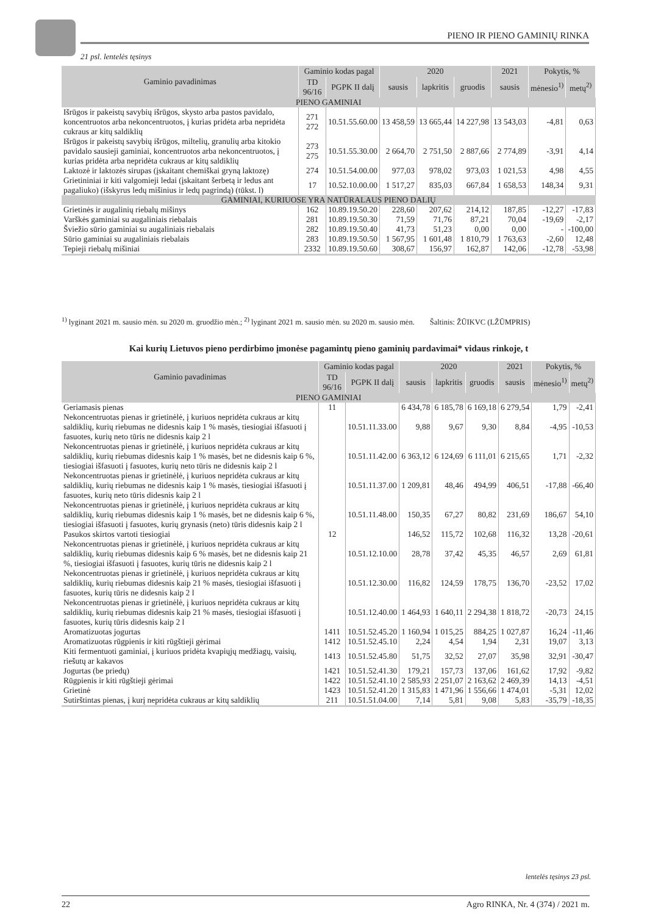PIENO IR PIENO GAMINIŲ RINKA
21 psl. lentelės tęsinys
| Gaminio pavadinimas | Gaminio kodas pagal | | 2020 | | | 2021 | Pokytis, % | |
| --- | --- | --- | --- | --- | --- | --- | --- | --- |
| | TD 96/16 | PGPK II dalį | sausis | lapkritis | gruodis | sausis | mėnesio<sup>1)</sup> | metų<sup>2)</sup> |
| PIENO GAMINIAI | | | | | | | | |
| Išrūgos ir pakeistų savybių išrūgos, skysto arba pastos pavidalo, koncentruotos arba nekoncentruotos, į kurias pridėta arba nepridėta cukraus ar kitų saldiklių | 271 272 | 10.51.55.60.00 | 13 458,59 | 13 665,44 | 14 227,98 | 13 543,03 | -4,81 | 0,63 |
| Išrūgos ir pakeistų savybių išrūgos, miltelių, granulių arba kitokio pavidalo sausieji gaminiai, koncentruotos arba nekoncentruotos, į kurias pridėta arba nepridėta cukraus ar kitų saldiklių | 273 275 | 10.51.55.30.00 | 2 664,70 | 2 751,50 | 2 887,66 | 2 774,89 | -3,91 | 4,14 |
| Laktozė ir laktozės sirupas (įskaitant chemiškai gryną laktozę) | 274 | 10.51.54.00.00 | 977,03 | 978,02 | 973,03 | 1 021,53 | 4,98 | 4,55 |
| Grietininiai ir kiti valgomieji ledai (įskaitant šerbetą ir ledus ant pagaliuko) (išskyrus ledų mišinius ir ledų pagrindą) (tūkst. l) | 17 | 10.52.10.00.00 | 1 517,27 | 835,03 | 667,84 | 1 658,53 | 148,34 | 9,31 |
| GAMINIAI, KURIUOSE YRA NATŪRALAUS PIENO DALIŲ | | | | | | | | |
| Grietinės ir augalinių riebalų mišinys | 162 | 10.89.19.50.20 | 228,60 | 207,62 | 214,12 | 187,85 | -12,27 | -17,83 |
| Varškės gaminiai su augaliniais riebalais | 281 | 10.89.19.50.30 | 71,59 | 71,76 | 87,21 | 70,04 | -19,69 | -2,17 |
| Šviežio sūrio gaminiai su augaliniais riebalais | 282 | 10.89.19.50.40 | 41,73 | 51,23 | 0,00 | 0,00 | - | -100,00 |
| Sūrio gaminiai su augaliniais riebalais | 283 | 10.89.19.50.50 | 1 567,95 | 1 601,48 | 1 810,79 | 1 763,63 | -2,60 | 12,48 |
| Tepieji riebalų mišiniai | 2332 | 10.89.19.50.60 | 308,67 | 156,97 | 162,87 | 142,06 | -12,78 | -53,98 |
<sup>1)</sup> lyginant 2021 m. sausio mėn. su 2020 m. gruodžio mėn.; <sup>2)</sup> lyginant 2021 m. sausio mėn. su 2020 m. sausio mėn. Šaltinis: ŽŪIKVC (LŽŪMPRIS)
Kai kurių Lietuvos pieno perdirbimo įmonėse pagamintų pieno gaminių pardavimai* vidaus rinkoje, t
| Gaminio pavadinimas | Gaminio kodas pagal | | 2020 | | | 2021 | Pokytis, % | |
| --- | --- | --- | --- | --- | --- | --- | --- | --- |
| | TD 96/16 | PGPK II dalį | sausis | lapkritis | gruodis | sausis | mėnesio<sup>1)</sup> | metų<sup>2)</sup> |
| PIENO GAMINIAI | | | | | | | | |
| Geriamasis pienas | 11 | | 6 434,78 | 6 185,78 | 6 169,18 | 6 279,54 | 1,79 | -2,41 |
| Nekoncentruotas pienas ir grietinėlė, į kuriuos nepridėta cukraus ar kitų saldiklių, kurių riebumas ne didesnis kaip 1 % masės, tiesiogiai išfasuoti į fasuotes, kurių neto tūris ne didesnis kaip 2 l | | 10.51.11.33.00 | 9,88 | 9,67 | 9,30 | 8,84 | -4,95 | -10,53 |
| Nekoncentruotas pienas ir grietinėlė, į kuriuos nepridėta cukraus ar kitų saldiklių, kurių riebumas didesnis kaip 1 % masės, bet ne didesnis kaip 6 %, tiesiogiai išfasuoti į fasuotes, kurių neto tūris ne didesnis kaip 2 l | | 10.51.11.42.00 | 6 363,12 | 6 124,69 | 6 111,01 | 6 215,65 | 1,71 | -2,32 |
| Nekoncentruotas pienas ir grietinėlė, į kuriuos nepridėta cukraus ar kitų saldiklių, kurių riebumas ne didesnis kaip 1 % masės, tiesiogiai išfasuoti į fasuotes, kurių neto tūris didesnis kaip 2 l | | 10.51.11.37.00 | 1 209,81 | 48,46 | 494,99 | 406,51 | -17,88 | -66,40 |
| Nekoncentruotas pienas ir grietinėlė, į kuriuos nepridėta cukraus ar kitų saldiklių, kurių riebumas didesnis kaip 1 % masės, bet ne didesnis kaip 6 %, tiesiogiai išfasuoti į fasuotes, kurių grynasis (neto) tūris didesnis kaip 2 l | | 10.51.11.48.00 | 150,35 | 67,27 | 80,82 | 231,69 | 186,67 | 54,10 |
| Pasukos skirtos vartoti tiesiogiai | 12 | | 146,52 | 115,72 | 102,68 | 116,32 | 13,28 | -20,61 |
| Nekoncentruotas pienas ir grietinėlė, į kuriuos nepridėta cukraus ar kitų saldiklių, kurių riebumas didesnis kaip 6 % masės, bet ne didesnis kaip 21 %, tiesiogiai išfasuoti į fasuotes, kurių tūris ne didesnis kaip 2 l | | 10.51.12.10.00 | 28,78 | 37,42 | 45,35 | 46,57 | 2,69 | 61,81 |
| Nekoncentruotas pienas ir grietinėlė, į kuriuos nepridėta cukraus ar kitų saldiklių, kurių riebumas didesnis kaip 21 % masės, tiesiogiai išfasuoti į fasuotes, kurių tūris ne didesnis kaip 2 l | | 10.51.12.30.00 | 116,82 | 124,59 | 178,75 | 136,70 | -23,52 | 17,02 |
| Nekoncentruotas pienas ir grietinėlė, į kuriuos nepridėta cukraus ar kitų saldiklių, kurių riebumas didesnis kaip 21 % masės, tiesiogiai išfasuoti į fasuotes, kurių tūris didesnis kaip 2 l | | 10.51.12.40.00 | 1 464,93 | 1 640,11 | 2 294,38 | 1 818,72 | -20,73 | 24,15 |
| Aromatizuotas jogurtas | 1411 | 10.51.52.45.20 | 1 160,94 | 1 015,25 | 884,25 | 1 027,87 | 16,24 | -11,46 |
| Aromatizuotas rūgpienis ir kiti rūgštieji gėrimai | 1412 | 10.51.52.45.10 | 2,24 | 4,54 | 1,94 | 2,31 | 19,07 | 3,13 |
| Kiti fermentuoti gaminiai, į kuriuos pridėta kvapiųjų medžiagų, vaisių, riešutų ar kakavos | 1413 | 10.51.52.45.80 | 51,75 | 32,52 | 27,07 | 35,98 | 32,91 | -30,47 |
| Jogurtas (be priedų) | 1421 | 10.51.52.41.30 | 179,21 | 157,73 | 137,06 | 161,62 | 17,92 | -9,82 |
| Rūgpienis ir kiti rūgštieji gėrimai | 1422 | 10.51.52.41.10 | 2 585,93 | 2 251,07 | 2 163,62 | 2 469,39 | 14,13 | -4,51 |
| Grietinė | 1423 | 10.51.52.41.20 | 1 315,83 | 1 471,96 | 1 556,66 | 1 474,01 | -5,31 | 12,02 |
| Sutirštintas pienas, į kurį nepridėta cukraus ar kitų saldiklių | 211 | 10.51.51.04.00 | 7,14 | 5,81 | 9,08 | 5,83 | -35,79 | -18,35 |
lentelės tęsinys 23 psl.
22 Agro RINKA, Nr. 4 (374) / 2021 m.